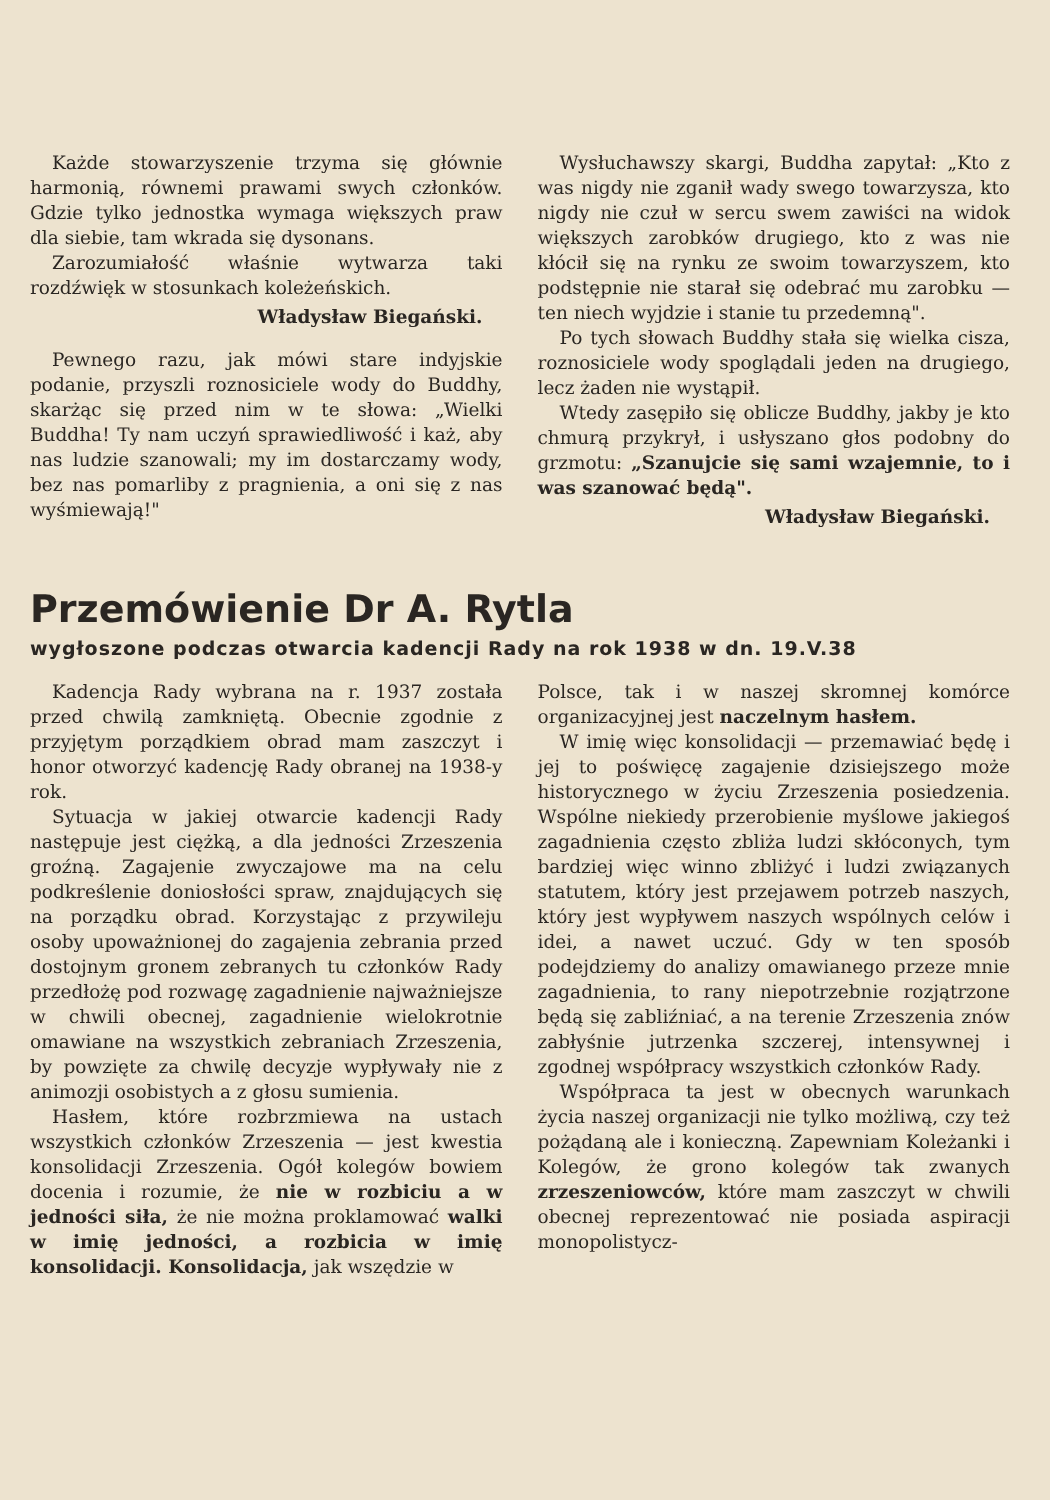Każde stowarzyszenie trzyma się głównie harmonią, równemi prawami swych członków. Gdzie tylko jednostka wymaga większych praw dla siebie, tam wkrada się dysonans.
Zarozumiałość właśnie wytwarza taki rozdźwięk w stosunkach koleżeńskich.
Władysław Biegański.
Pewnego razu, jak mówi stare indyjskie podanie, przyszli roznosiciele wody do Buddhy, skarżąc się przed nim w te słowa: „Wielki Buddha! Ty nam uczyń sprawiedliwość i każ, aby nas ludzie szanowali; my im dostarczamy wody, bez nas pomarliby z pragnienia, a oni się z nas wyśmiewają!"
Wysłuchawszy skargi, Buddha zapytał: „Kto z was nigdy nie zganił wady swego towarzysza, kto nigdy nie czuł w sercu swem zawiści na widok większych zarobków drugiego, kto z was nie kłócił się na rynku ze swoim towarzyszem, kto podstępnie nie starał się odebrać mu zarobku — ten niech wyjdzie i stanie tu przedemną".
Po tych słowach Buddhy stała się wielka cisza, roznosiciele wody spoglądali jeden na drugiego, lecz żaden nie wystąpił.
Wtedy zasępiło się oblicze Buddhy, jakby je kto chmurą przykrył, i usłyszano głos podobny do grzmotu: „Szanujcie się sami wzajemnie, to i was szanować będą".
Władysław Biegański.
Przemówienie Dr A. Rytla
wygłoszone podczas otwarcia kadencji Rady na rok 1938 w dn. 19.V.38
Kadencja Rady wybrana na r. 1937 została przed chwilą zamkniętą. Obecnie zgodnie z przyjętym porządkiem obrad mam zaszczyt i honor otworzyć kadencję Rady obranej na 1938-y rok.
Sytuacja w jakiej otwarcie kadencji Rady następuje jest ciężką, a dla jedności Zrzeszenia groźną. Zagajenie zwyczajowe ma na celu podkreślenie doniosłości spraw, znajdujących się na porządku obrad. Korzystając z przywileju osoby upoważnionej do zagajenia zebrania przed dostojnym gronem zebranych tu członków Rady przedłożę pod rozwagę zagadnienie najważniejsze w chwili obecnej, zagadnienie wielokrotnie omawiane na wszystkich zebraniach Zrzeszenia, by powzięte za chwilę decyzje wypływały nie z animozji osobistych a z głosu sumienia.
Hasłem, które rozbrzmiewa na ustach wszystkich członków Zrzeszenia — jest kwestia konsolidacji Zrzeszenia. Ogół kolegów bowiem docenia i rozumie, że nie w rozbiciu a w jedności siła, że nie można proklamować walki w imię jedności, a rozbicia w imię konsolidacji. Konsolidacja, jak wszędzie w
Polsce, tak i w naszej skromnej komórce organizacyjnej jest naczelnym hasłem.
W imię więc konsolidacji — przemawiać będę i jej to poświęcę zagajenie dzisiejszego może historycznego w życiu Zrzeszenia posiedzenia. Wspólne niekiedy przerobienie myślowe jakiegoś zagadnienia często zbliża ludzi skłóconych, tym bardziej więc winno zbliżyć i ludzi związanych statutem, który jest przejawem potrzeb naszych, który jest wypływem naszych wspólnych celów i idei, a nawet uczuć. Gdy w ten sposób podejdziemy do analizy omawianego przeze mnie zagadnienia, to rany niepotrzebnie rozjątrzone będą się zabliźniać, a na terenie Zrzeszenia znów zabłyśnie jutrzenka szczerej, intensywnej i zgodnej współpracy wszystkich członków Rady.
Współpraca ta jest w obecnych warunkach życia naszej organizacji nie tylko możliwą, czy też pożądaną ale i konieczną. Zapewniam Koleżanki i Kolegów, że grono kolegów tak zwanych zrzeszeniowców, które mam zaszczyt w chwili obecnej reprezentować nie posiada aspiracji monopolistycz-